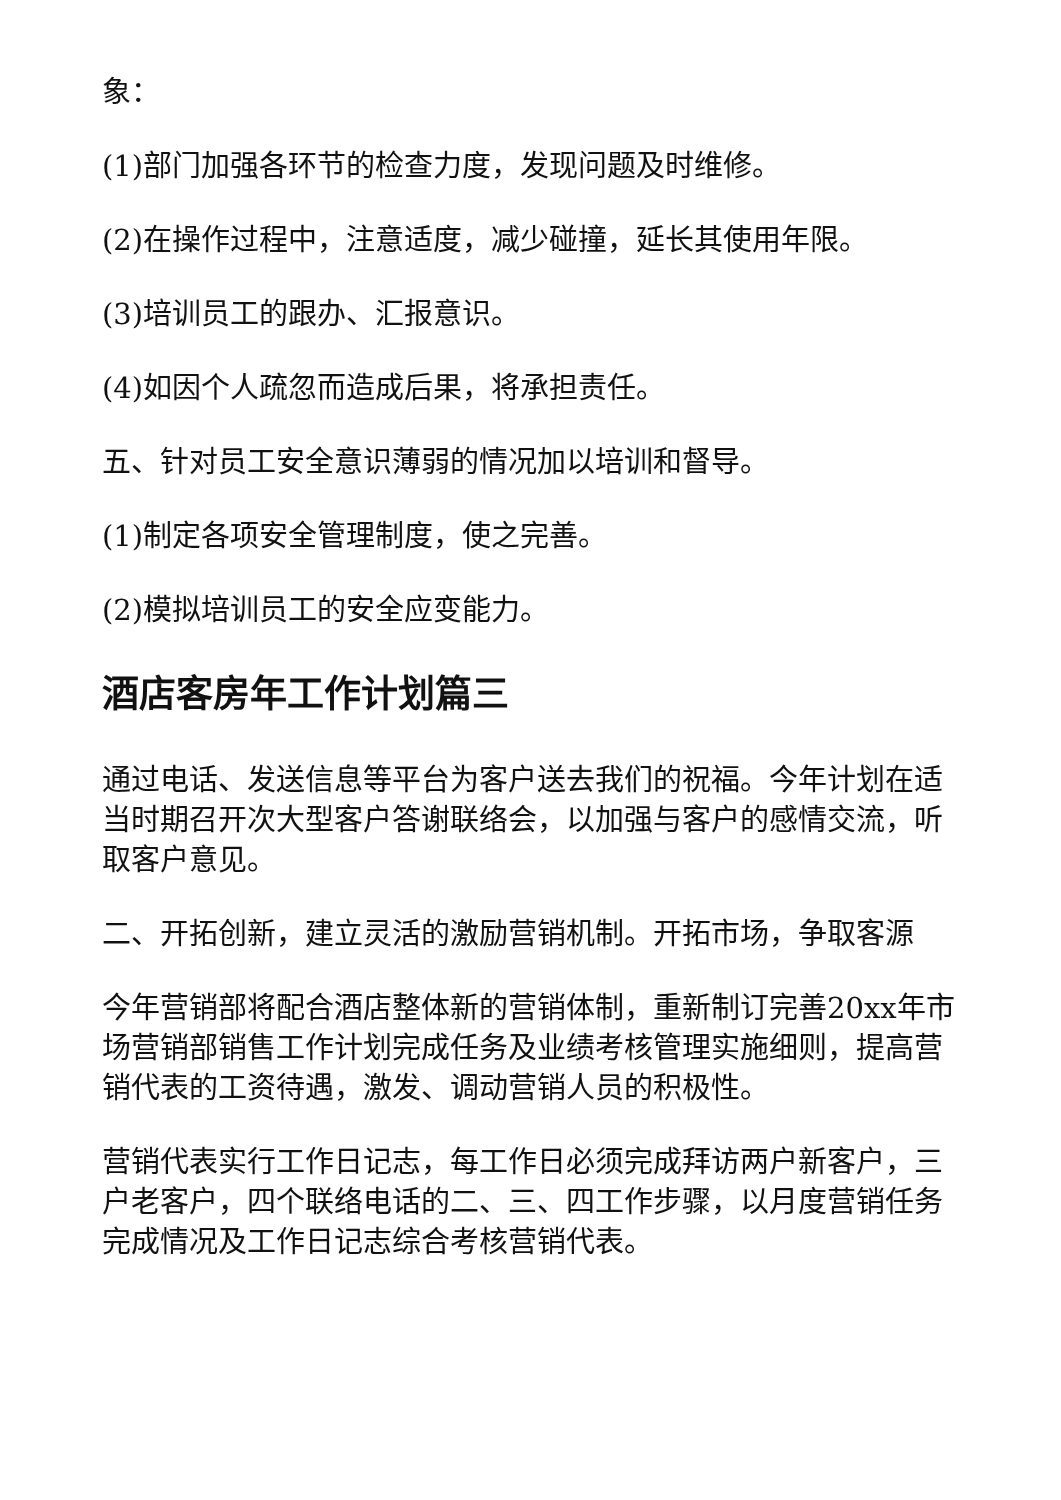象：
(1)部门加强各环节的检查力度，发现问题及时维修。
(2)在操作过程中，注意适度，减少碰撞，延长其使用年限。
(3)培训员工的跟办、汇报意识。
(4)如因个人疏忽而造成后果，将承担责任。
五、针对员工安全意识薄弱的情况加以培训和督导。
(1)制定各项安全管理制度，使之完善。
(2)模拟培训员工的安全应变能力。
酒店客房年工作计划篇三
通过电话、发送信息等平台为客户送去我们的祝福。今年计划在适当时期召开次大型客户答谢联络会，以加强与客户的感情交流，听取客户意见。
二、开拓创新，建立灵活的激励营销机制。开拓市场，争取客源
今年营销部将配合酒店整体新的营销体制，重新制订完善20xx年市场营销部销售工作计划完成任务及业绩考核管理实施细则，提高营销代表的工资待遇，激发、调动营销人员的积极性。
营销代表实行工作日记志，每工作日必须完成拜访两户新客户，三户老客户，四个联络电话的二、三、四工作步骤，以月度营销任务完成情况及工作日记志综合考核营销代表。